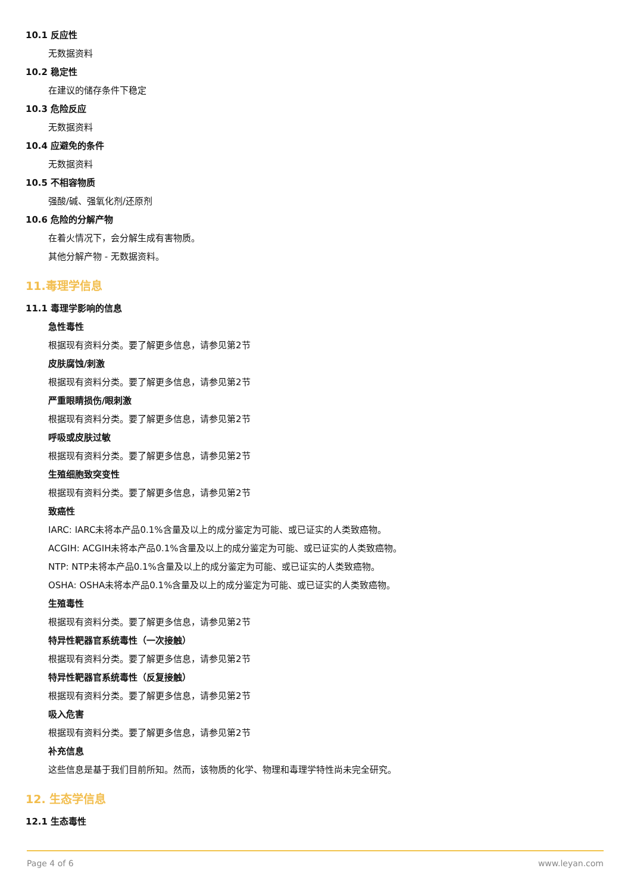10.1 反应性
无数据资料
10.2 稳定性
在建议的储存条件下稳定
10.3 危险反应
无数据资料
10.4 应避免的条件
无数据资料
10.5 不相容物质
强酸/碱、强氧化剂/还原剂
10.6 危险的分解产物
在着火情况下，会分解生成有害物质。
其他分解产物 - 无数据资料。
11.毒理学信息
11.1 毒理学影响的信息
急性毒性
根据现有资料分类。要了解更多信息，请参见第2节
皮肤腐蚀/刺激
根据现有资料分类。要了解更多信息，请参见第2节
严重眼睛损伤/眼刺激
根据现有资料分类。要了解更多信息，请参见第2节
呼吸或皮肤过敏
根据现有资料分类。要了解更多信息，请参见第2节
生殖细胞致突变性
根据现有资料分类。要了解更多信息，请参见第2节
致癌性
IARC: IARC未将本产品0.1%含量及以上的成分鉴定为可能、或已证实的人类致癌物。
ACGIH: ACGIH未将本产品0.1%含量及以上的成分鉴定为可能、或已证实的人类致癌物。
NTP: NTP未将本产品0.1%含量及以上的成分鉴定为可能、或已证实的人类致癌物。
OSHA: OSHA未将本产品0.1%含量及以上的成分鉴定为可能、或已证实的人类致癌物。
生殖毒性
根据现有资料分类。要了解更多信息，请参见第2节
特异性靶器官系统毒性（一次接触）
根据现有资料分类。要了解更多信息，请参见第2节
特异性靶器官系统毒性（反复接触）
根据现有资料分类。要了解更多信息，请参见第2节
吸入危害
根据现有资料分类。要了解更多信息，请参见第2节
补充信息
这些信息是基于我们目前所知。然而，该物质的化学、物理和毒理学特性尚未完全研究。
12. 生态学信息
12.1 生态毒性
Page 4 of 6 www.leyan.com